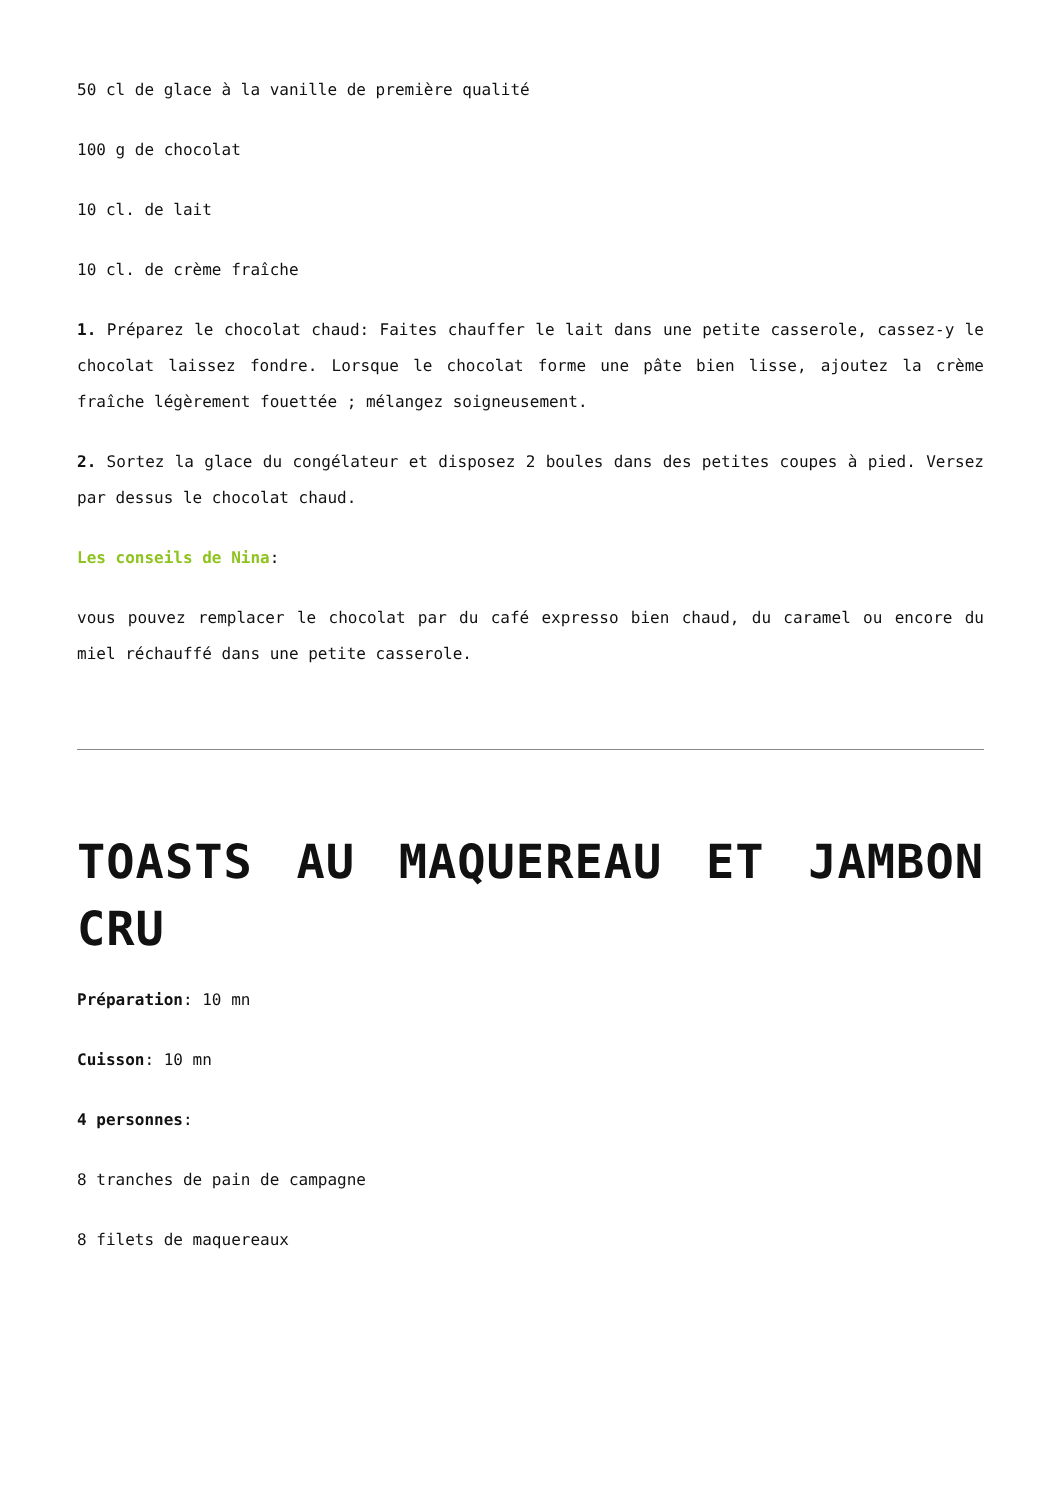50 cl de glace à la vanille de première qualité
100 g de chocolat
10 cl. de lait
10 cl. de crème fraîche
1. Préparez le chocolat chaud: Faites chauffer le lait dans une petite casserole, cassez-y le chocolat laissez fondre. Lorsque le chocolat forme une pâte bien lisse, ajoutez la crème fraîche légèrement fouettée ; mélangez soigneusement.
2. Sortez la glace du congélateur et disposez 2 boules dans des petites coupes à pied. Versez par dessus le chocolat chaud.
Les conseils de Nina:
vous pouvez remplacer le chocolat par du café expresso bien chaud, du caramel ou encore du miel réchauffé dans une petite casserole.
TOASTS AU MAQUEREAU ET JAMBON CRU
Préparation: 10 mn
Cuisson: 10 mn
4 personnes:
8 tranches de pain de campagne
8 filets de maquereaux